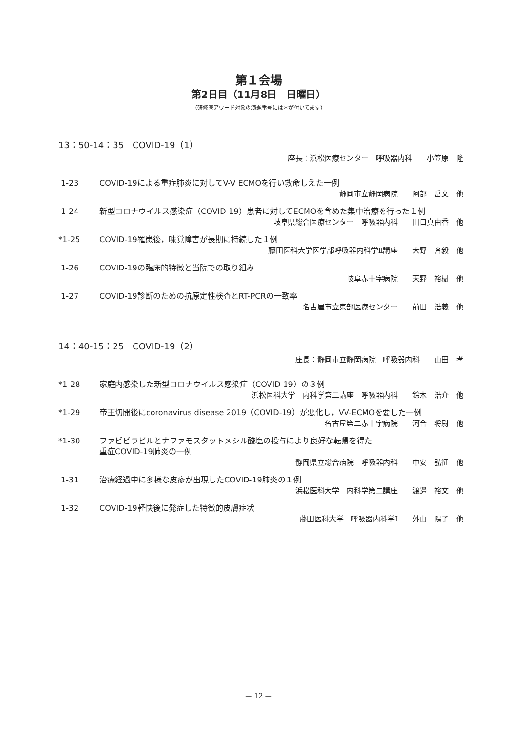第１会場
第2日目（11月8日　日曜日）
（研修医アワード対象の演題番号には＊が付いてます）
13：50-14：35　COVID-19（1）
座長：浜松医療センター　呼吸器内科　　小笠原　隆
1-23 COVID-19による重症肺炎に対してV-V ECMOを行い救命しえた一例
静岡市立静岡病院　　阿部　岳文　他
1-24 新型コロナウイルス感染症（COVID-19）患者に対してECMOを含めた集中治療を行った１例
岐阜県総合医療センター　呼吸器内科　　田口真由香　他
*1-25 COVID-19罹患後，味覚障害が長期に持続した１例
藤田医科大学医学部呼吸器内科学Ⅱ講座　　大野　斉毅　他
1-26 COVID-19の臨床的特徴と当院での取り組み
岐阜赤十字病院　　天野　裕樹　他
1-27 COVID-19診断のための抗原定性検査とRT-PCRの一致率
名古屋市立東部医療センター　　前田　浩義　他
14：40-15：25　COVID-19（2）
座長：静岡市立静岡病院　呼吸器内科　　山田　孝
*1-28 家庭内感染した新型コロナウイルス感染症（COVID-19）の３例
浜松医科大学　内科学第二講座　呼吸器内科　　鈴木　浩介　他
*1-29 帝王切開後にcoronavirus disease 2019（COVID-19）が悪化し，VV-ECMOを要した一例
名古屋第二赤十字病院　　河合　将尉　他
*1-30 ファビピラビルとナファモスタットメシル酸塩の投与により良好な転帰を得た
重症COVID-19肺炎の一例
静岡県立総合病院　呼吸器内科　　中安　弘征　他
1-31 治療経過中に多様な皮疹が出現したCOVID-19肺炎の１例
浜松医科大学　内科学第二講座　　渡邉　裕文　他
1-32 COVID-19軽快後に発症した特徴的皮膚症状
藤田医科大学　呼吸器内科学Ⅰ　　外山　陽子　他
— 12 —